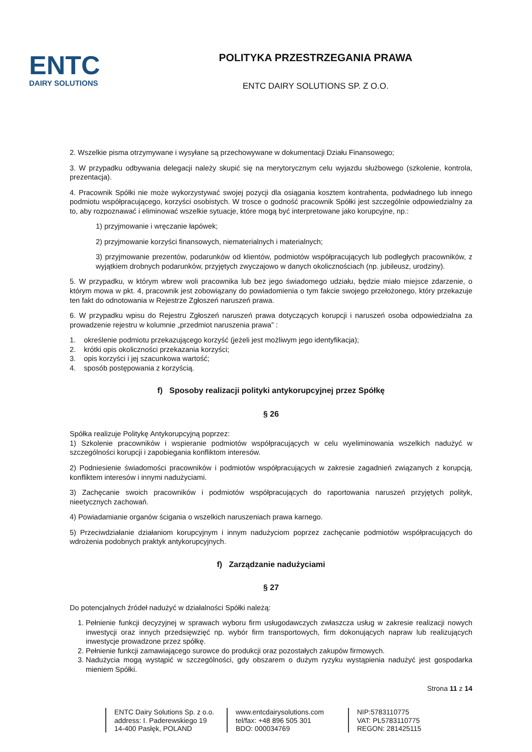ENTC
DAIRY SOLUTIONS
POLITYKA PRZESTRZEGANIA PRAWA
ENTC DAIRY SOLUTIONS SP. Z O.O.
2. Wszelkie pisma otrzymywane i wysyłane są przechowywane w dokumentacji Działu Finansowego;
3. W przypadku odbywania delegacji należy skupić się na merytorycznym celu wyjazdu służbowego (szkolenie, kontrola, prezentacja).
4. Pracownik Spółki nie może wykorzystywać swojej pozycji dla osiągania kosztem kontrahenta, podwładnego lub innego podmiotu współpracującego, korzyści osobistych. W trosce o godność pracownik Spółki jest szczególnie odpowiedzialny za to, aby rozpoznawać i eliminować wszelkie sytuacje, które mogą być interpretowane jako korupcyjne, np.:
1) przyjmowanie i wręczanie łapówek;
2) przyjmowanie korzyści finansowych, niematerialnych i materialnych;
3) przyjmowanie prezentów, podarunków od klientów, podmiotów współpracujących lub podległych pracowników, z wyjątkiem drobnych podarunków, przyjętych zwyczajowo w danych okolicznościach (np. jubileusz, urodziny).
5. W przypadku, w którym wbrew woli pracownika lub bez jego świadomego udziału, będzie miało miejsce zdarzenie, o którym mowa w pkt. 4, pracownik jest zobowiązany do powiadomienia o tym fakcie swojego przełożonego, który przekazuje ten fakt do odnotowania w Rejestrze Zgłoszeń naruszeń prawa.
6. W przypadku wpisu do Rejestru Zgłoszeń naruszeń prawa dotyczących korupcji i naruszeń osoba odpowiedzialna za prowadzenie rejestru w kolumnie „przedmiot naruszenia prawa” :
1. określenie podmiotu przekazującego korzyść (jeżeli jest możliwym jego identyfikacja);
2. krótki opis okoliczności przekazania korzyści;
3. opis korzyści i jej szacunkowa wartość;
4. sposób postępowania z korzyścią.
f) Sposoby realizacji polityki antykorupcyjnej przez Spółkę
§ 26
Spółka realizuje Politykę Antykorupcyjną poprzez:
1) Szkolenie pracowników i wspieranie podmiotów współpracujących w celu wyeliminowania wszelkich nadużyć w szczególności korupcji i zapobiegania konfliktom interesów.
2) Podniesienie świadomości pracowników i podmiotów współpracujących w zakresie zagadnień związanych z korupcją, konfliktem interesów i innymi nadużyciami.
3) Zachęcanie swoich pracowników i podmiotów współpracujących do raportowania naruszeń przyjętych polityk, nieetycznych zachowań.
4) Powiadamianie organów ścigania o wszelkich naruszeniach prawa karnego.
5) Przeciwdziałanie działaniom korupcyjnym i innym nadużyciom poprzez zachęcanie podmiotów współpracujących do wdrożenia podobnych praktyk antykorupcyjnych.
f) Zarządzanie nadużyciami
§ 27
Do potencjalnych źródeł nadużyć w działalności Spółki należą:
1. Pełnienie funkcji decyzyjnej w sprawach wyboru firm usługodawczych zwłaszcza usług w zakresie realizacji nowych inwestycji oraz innych przedsięwzięć np. wybór firm transportowych, firm dokonujących napraw lub realizujących inwestycje prowadzone przez spółkę.
2. Pełnienie funkcji zamawiającego surowce do produkcji oraz pozostałych zakupów firmowych.
3. Nadużycia mogą wystąpić w szczególności, gdy obszarem o dużym ryzyku wystąpienia nadużyć jest gospodarka mieniem Spółki.
Strona 11 z 14
ENTC Dairy Solutions Sp. z o.o.
address: I. Paderewskiego 19
14-400 Pasłęk, POLAND
www.entcdairysolutions.com
tel/fax: +48 896 505 301
BDO: 000034769
NIP:5783110775
VAT: PL5783110775
REGON: 281425115